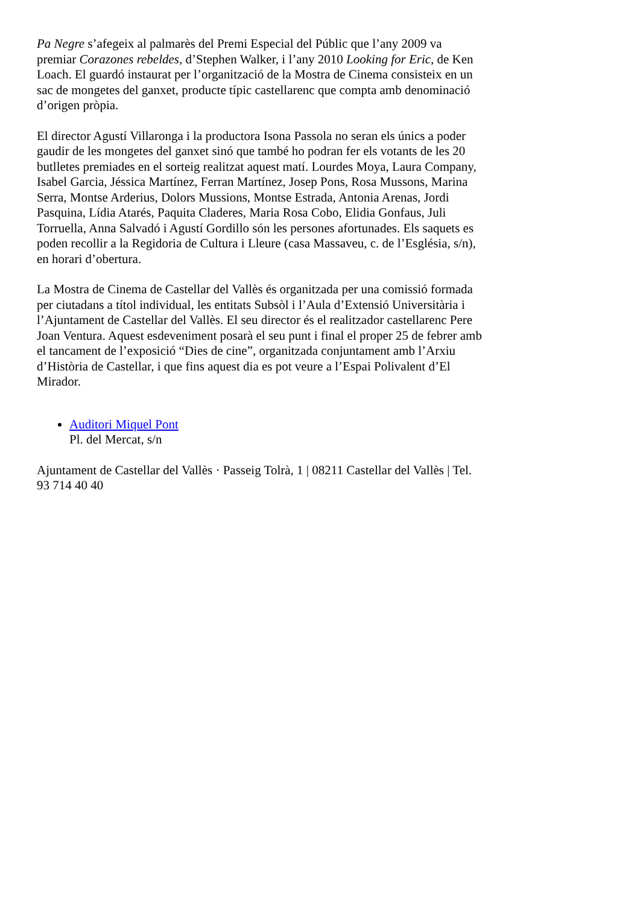Pa Negre s’afegeix al palmarès del Premi Especial del Públic que l’any 2009 va premiar Corazones rebeldes, d’Stephen Walker, i l’any 2010 Looking for Eric, de Ken Loach. El guardó instaurat per l’organització de la Mostra de Cinema consisteix en un sac de mongetes del ganxet, producte típic castellarenc que compta amb denominació d’origen pròpia.
El director Agustí Villaronga i la productora Isona Passola no seran els únics a poder gaudir de les mongetes del ganxet sinó que també ho podran fer els votants de les 20 butlletes premiades en el sorteig realitzat aquest matí. Lourdes Moya, Laura Company, Isabel Garcia, Jéssica Martínez, Ferran Martínez, Josep Pons, Rosa Mussons, Marina Serra, Montse Arderius, Dolors Mussions, Montse Estrada, Antonia Arenas, Jordi Pasquina, Lídia Atarés, Paquita Claderes, Maria Rosa Cobo, Elidia Gonfaus, Juli Torruella, Anna Salvadó i Agustí Gordillo són les persones afortunades. Els saquets es poden recollir a la Regidoria de Cultura i Lleure (casa Massaveu, c. de l’Església, s/n), en horari d’obertura.
La Mostra de Cinema de Castellar del Vallès és organitzada per una comissió formada per ciutadans a títol individual, les entitats Subsòl i l’Aula d’Extensió Universitària i l’Ajuntament de Castellar del Vallès. El seu director és el realitzador castellarenc Pere Joan Ventura. Aquest esdeveniment posarà el seu punt i final el proper 25 de febrer amb el tancament de l’exposició “Dies de cine”, organitzada conjuntament amb l’Arxiu d’Història de Castellar, i que fins aquest dia es pot veure a l’Espai Polivalent d’El Mirador.
Auditori Miquel Pont
Pl. del Mercat, s/n
Ajuntament de Castellar del Vallès · Passeig Tolrà, 1 | 08211 Castellar del Vallès | Tel. 93 714 40 40